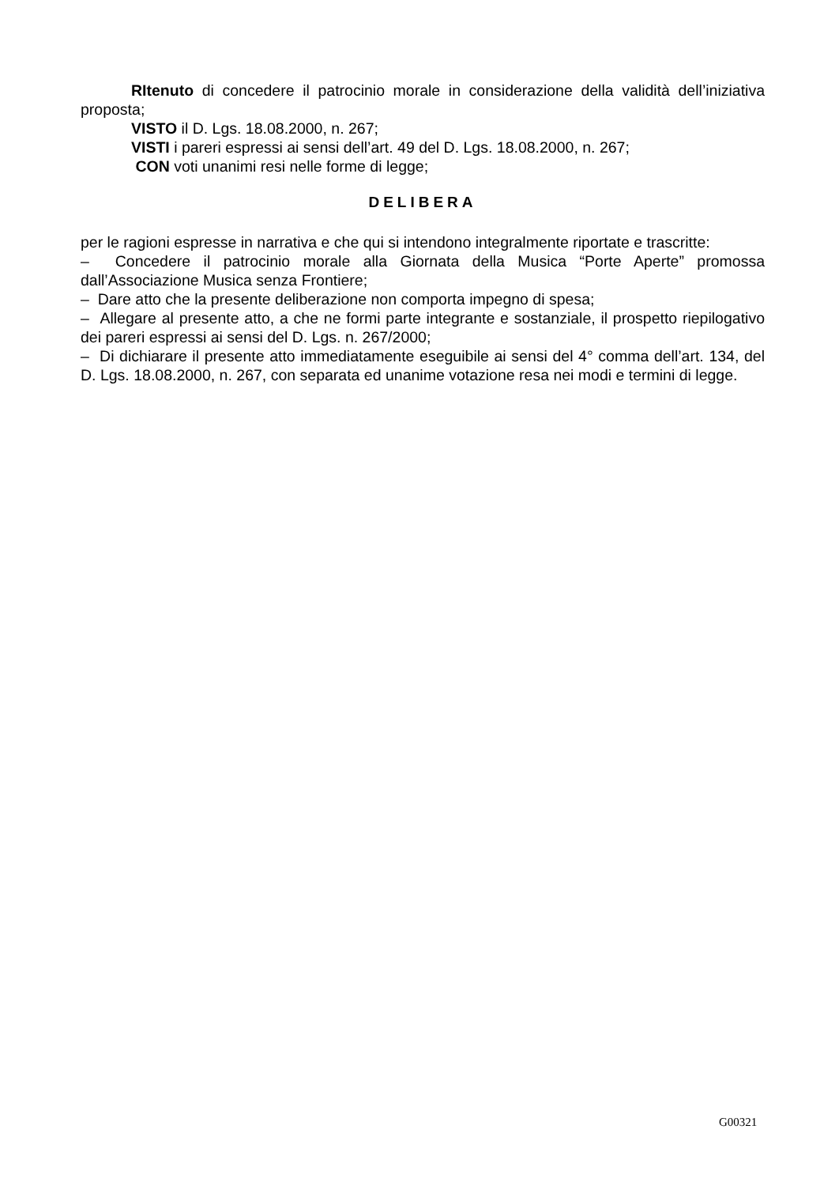RItenuto di concedere il patrocinio morale in considerazione della validità dell’iniziativa proposta;
VISTO il D. Lgs. 18.08.2000, n. 267;
VISTI i pareri espressi ai sensi dell’art. 49 del D. Lgs. 18.08.2000, n. 267;
CON voti unanimi resi nelle forme di legge;
DELIBERA
per le ragioni espresse in narrativa e che qui si intendono integralmente riportate e trascritte:
– Concedere il patrocinio morale alla Giornata della Musica “Porte Aperte” promossa dall’Associazione Musica senza Frontiere;
– Dare atto che la presente deliberazione non comporta impegno di spesa;
– Allegare al presente atto, a che ne formi parte integrante e sostanziale, il prospetto riepilogativo dei pareri espressi ai sensi del D. Lgs. n. 267/2000;
– Di dichiarare il presente atto immediatamente eseguibile ai sensi del 4° comma dell’art. 134, del D. Lgs. 18.08.2000, n. 267, con separata ed unanime votazione resa nei modi e termini di legge.
G00321